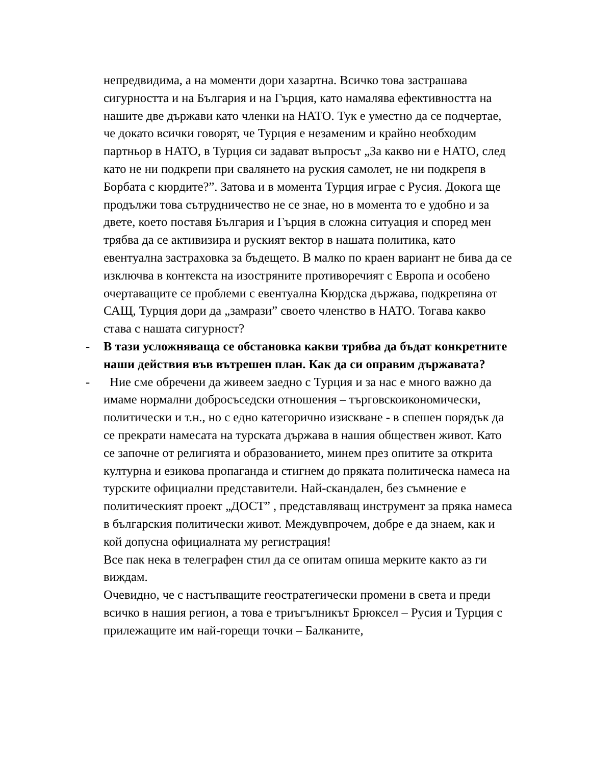непредвидима, а на моменти дори хазартна. Всичко това застрашава сигурността и на България и на Гърция, като намалява ефективността на нашите две държави като членки на НАТО. Тук е уместно да се подчертае, че докато всички говорят, че Турция е незаменим и крайно необходим партньор в НАТО, в Турция си задават въпросът „За какво ни е НАТО, след като не ни подкрепи при свалянето на руския самолет, не ни подкрепя в Борбата с кюрдите?”. Затова и в момента Турция играе с Русия. Докога ще продължи това сътрудничество не се знае, но в момента то е удобно и за двете, което поставя България и Гърция в сложна ситуация и според мен трябва да се активизира и руският вектор в нашата политика, като евентуална застраховка за бъдещето. В малко по краен вариант не бива да се изключва в контекста на изостряните противоречият с Европа и особено очертаващите се проблеми с евентуална Кюрдска държава, подкрепяна от САЩ, Турция дори да „замрази” своето членство в НАТО. Тогава какво става с нашата сигурност?
- В тази усложняваща се обстановка какви трябва да бъдат конкретните наши действия във вътрешен план. Как да си оправим държавата?
- Ние сме обречени да живеем заедно с Турция и за нас е много важно да имаме нормални добросъседски отношения – търговскоикономически, политически и т.н., но с едно категорично изискване - в спешен порядък да се прекрати намесата на турската държава в нашия обществен живот. Като се започне от религията и образованието, минем през опитите за открита културна и езикова пропаганда и стигнем до пряката политическа намеса на турските официални представители. Най-скандален, без съмнение е политическият проект „ДОСТ” , представляващ инструмент за пряка намеса в българския политически живот. Междувпрочем, добре е да знаем, как и кой допусна официалната му регистрация!
Все пак нека в телеграфен стил да се опитам опиша мерките както аз ги виждам.
Очевидно, че с настъпващите геостратегически промени в света и преди всичко в нашия регион, а това е триъгълникът Брюксел – Русия и Турция с прилежащите им най-горещи точки – Балканите,